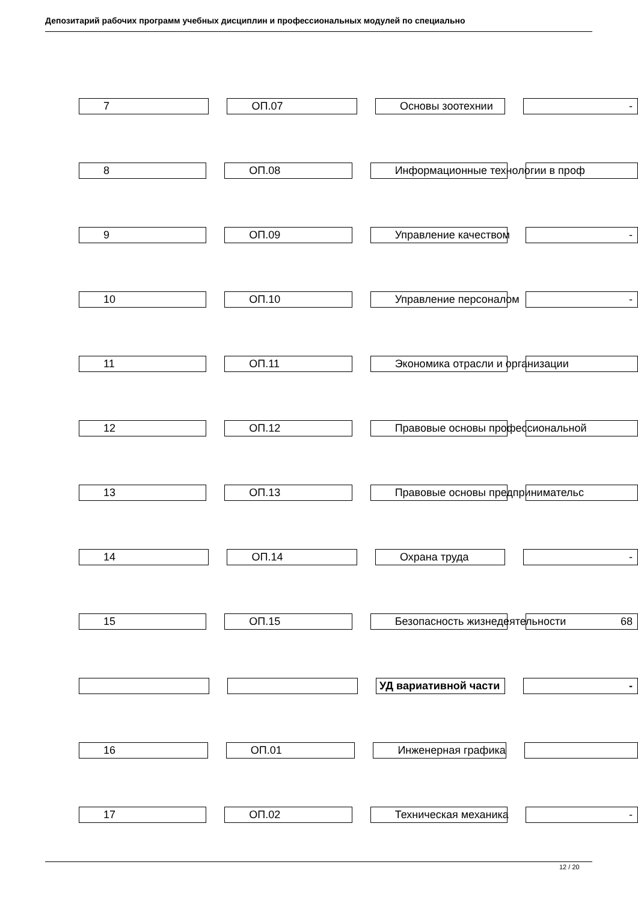Депозитарий рабочих программ учебных дисциплин и профессиональных модулей по специально
7 ОП.07 Основы зоотехнии -
8 ОП.08 Информационные технологии в проф
9 ОП.09 Управление качеством -
10 ОП.10 Управление персоналом -
11 ОП.11 Экономика отрасли и организации
12 ОП.12 Правовые основы профессиональной
13 ОП.13 Правовые основы предпринимательс
14 ОП.14 Охрана труда -
15 ОП.15 Безопасность жизнедеятельности
68
УД вариативной части -
16 ОП.01 Инженерная графика
17 ОП.02 Техническая механика -
12 / 20